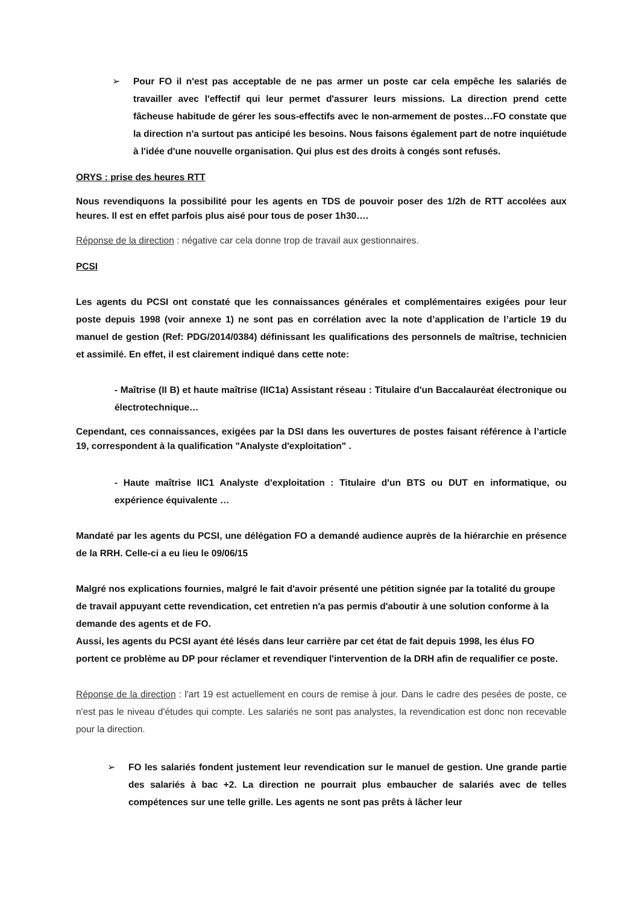➢ Pour FO il n'est pas acceptable de ne pas armer un poste car cela empêche les salariés de travailler avec l'effectif qui leur permet d'assurer leurs missions. La direction prend cette fâcheuse habitude de gérer les sous-effectifs avec le non-armement de postes…FO constate que la direction n'a surtout pas anticipé les besoins. Nous faisons également part de notre inquiétude à l'idée d'une nouvelle organisation. Qui plus est des droits à congés sont refusés.
ORYS : prise des heures RTT
Nous revendiquons la possibilité pour les agents en TDS de pouvoir poser des 1/2h de RTT accolées aux heures. Il est en effet parfois plus aisé pour tous de poser 1h30….
Réponse de la direction : négative car cela donne trop de travail aux gestionnaires.
PCSI
Les agents du PCSI ont constaté que les connaissances générales et complémentaires exigées pour leur poste depuis 1998 (voir annexe 1) ne sont pas en corrélation avec la note d’application de l’article 19 du manuel de gestion (Ref: PDG/2014/0384) définissant les qualifications des personnels de maîtrise, technicien et assimilé. En effet, il est clairement indiqué dans cette note:
- Maîtrise (II B) et haute maîtrise (IIC1a) Assistant réseau : Titulaire d'un Baccalauréat électronique ou électrotechnique…
Cependant, ces connaissances, exigées par la DSI dans les ouvertures de postes faisant référence à l’article 19, correspondent à la qualification "Analyste d'exploitation" .
- Haute maîtrise IIC1 Analyste d'exploitation : Titulaire d'un BTS ou DUT en informatique, ou expérience équivalente …
Mandaté par les agents du PCSI, une délégation FO a demandé audience auprès de la hiérarchie en présence de la RRH. Celle-ci a eu lieu le 09/06/15
Malgré nos explications fournies, malgré le fait d'avoir présenté une pétition signée par la totalité du groupe de travail appuyant cette revendication, cet entretien n'a pas permis d'aboutir à une solution conforme à la demande des agents et de FO.
Aussi, les agents du PCSI ayant été lésés dans leur carrière par cet état de fait depuis 1998, les élus FO portent ce problème au DP pour réclamer et revendiquer l'intervention de la DRH afin de requalifier ce poste.
Réponse de la direction : l'art 19 est actuellement en cours de remise à jour. Dans le cadre des pesées de poste, ce n'est pas le niveau d'études qui compte. Les salariés ne sont pas analystes, la revendication est donc non recevable pour la direction.
➢ FO les salariés fondent justement leur revendication sur le manuel de gestion. Une grande partie des salariés à bac +2. La direction ne pourrait plus embaucher de salariés avec de telles compétences sur une telle grille. Les agents ne sont pas prêts à lâcher leur